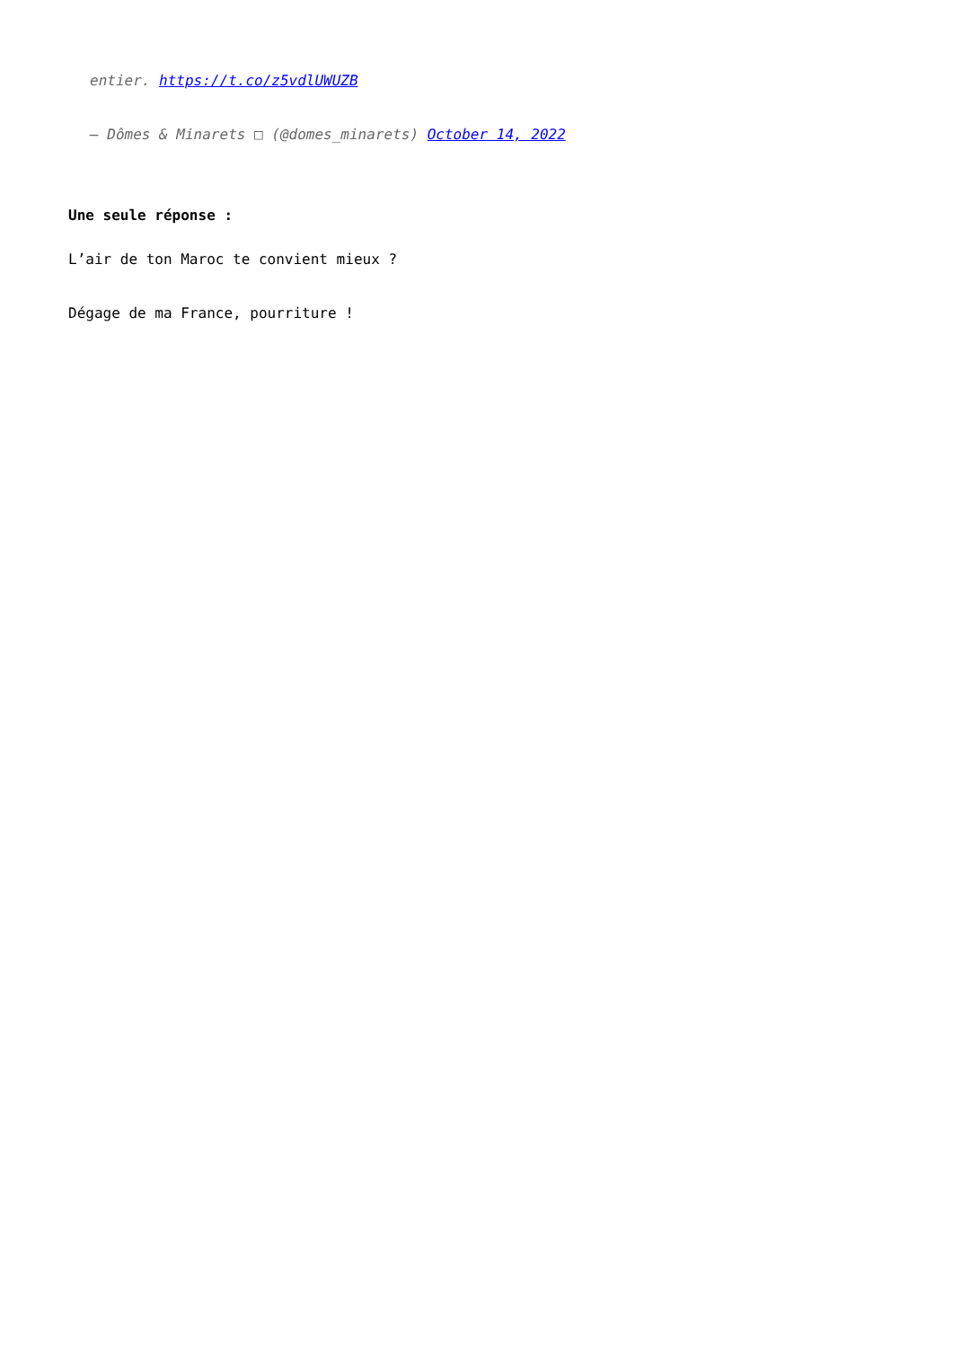entier. https://t.co/z5vdlUWUZB
— Dômes & Minarets □ (@domes_minarets) October 14, 2022
Une seule réponse :
L’air de ton Maroc te convient mieux ?
Dégage de ma France, pourriture !